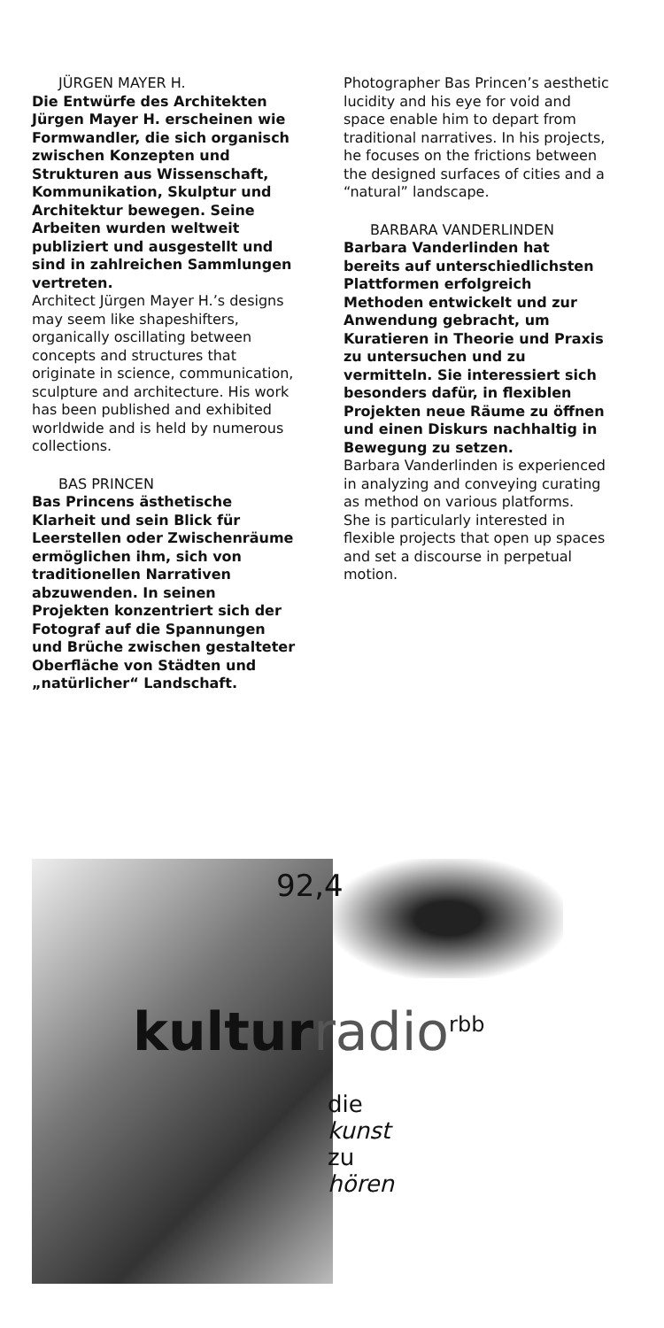JÜRGEN MAYER H.
Die Entwürfe des Architekten Jürgen Mayer H. erscheinen wie Formwandler, die sich organisch zwischen Konzepten und Struktu­ren aus Wissenschaft, Kommuni­kation, Skulptur und Architektur bewegen. Seine Arbeiten wurden weltweit publiziert und ausgestellt und sind in zahlreichen Sammlun­gen vertreten.
Architect Jürgen Mayer H.’s designs may seem like shapeshifters, organically oscillating between concepts and structures that originate in science, communica­tion, sculpture and architecture. His work has been published and exhibited worldwide and is held by numerous collections.
BAS PRINCEN
Bas Princens ästhetische Klarheit und sein Blick für Leerstellen oder Zwischenräume ermöglichen ihm, sich von traditionellen Narrativen abzuwenden. In seinen Projekten konzentriert sich der Fotograf auf die Spannungen und Brüche zwischen gestalteter Oberfläche von Städten und „natürlicher“ Landschaft.
Photographer Bas Princen’s aesthetic lucidity and his eye for void and space enable him to depart from traditional narratives. In his projects, he focuses on the frictions between the designed surfaces of cities and a “natural” landscape.
BARBARA VANDERLINDEN
Barbara Vanderlinden hat bereits auf unterschiedlichsten Platt­formen erfolgreich Methoden entwickelt und zur Anwendung gebracht, um Kuratieren in Theorie und Praxis zu untersuchen und zu vermitteln. Sie interessiert sich besonders dafür, in flexiblen Projekten neue Räume zu öffnen und einen Diskurs nachhaltig in Bewegung zu setzen.
Barbara Vanderlinden is experienced in analyzing and conveying curating as method on various platforms.
She is particularly interested in flexible projects that open up spaces and set a discourse in perpetual motion.
92,4
kulturradio<sup>rbb</sup>
die
kunst
zu
hören